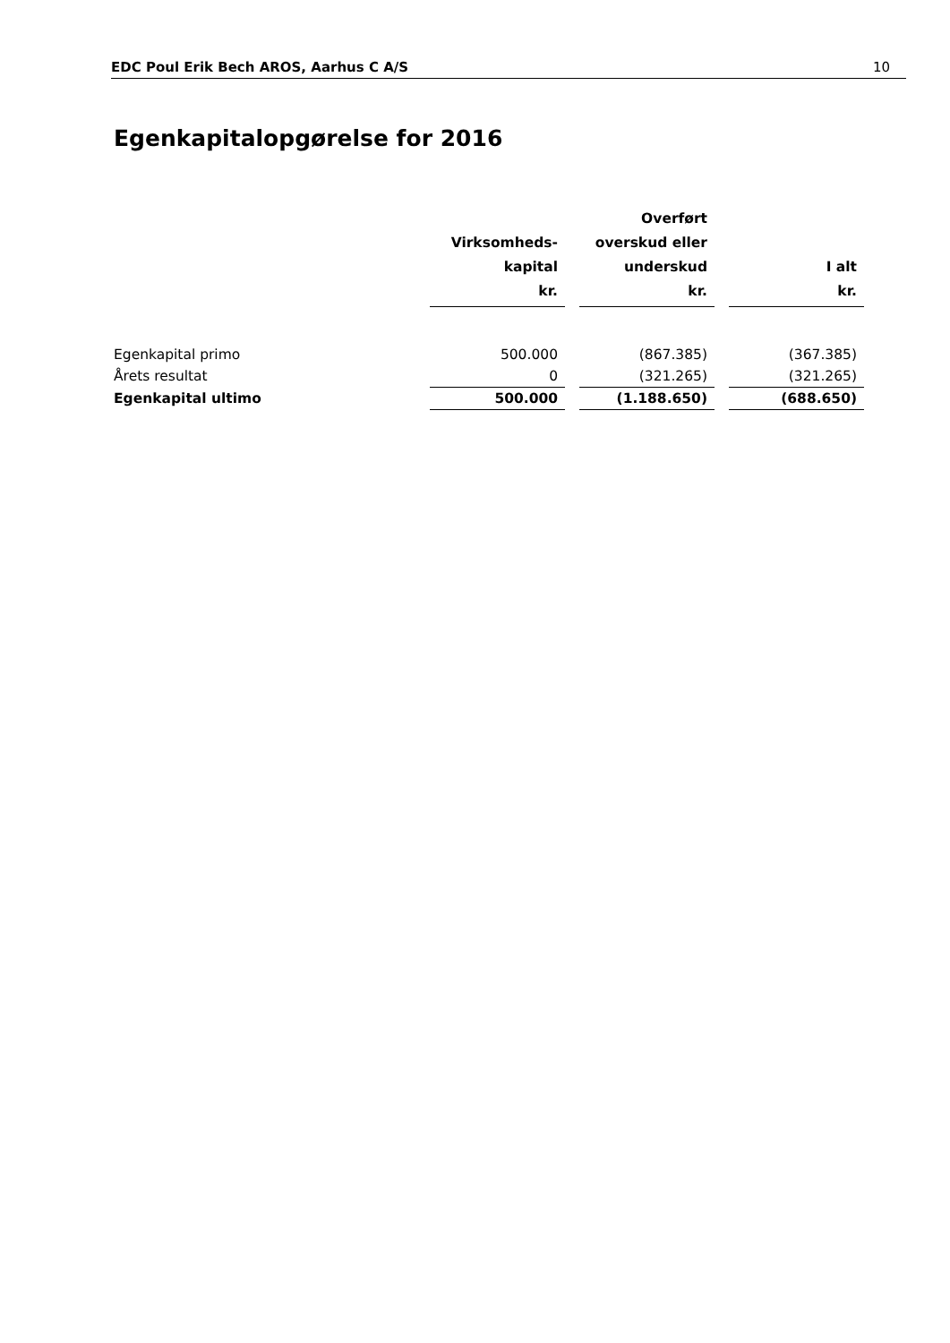EDC Poul Erik Bech AROS, Aarhus C A/S 10
Egenkapitalopgørelse for 2016
| | Virksomheds- kapital kr. | | Overført overskud eller underskud kr. | | I alt kr. |
| --- | --- | --- | --- | --- | --- |
| Egenkapital primo | 500.000 | | (867.385) | | (367.385) |
| Årets resultat | 0 | | (321.265) | | (321.265) |
| Egenkapital ultimo | 500.000 | | (1.188.650) | | (688.650) |